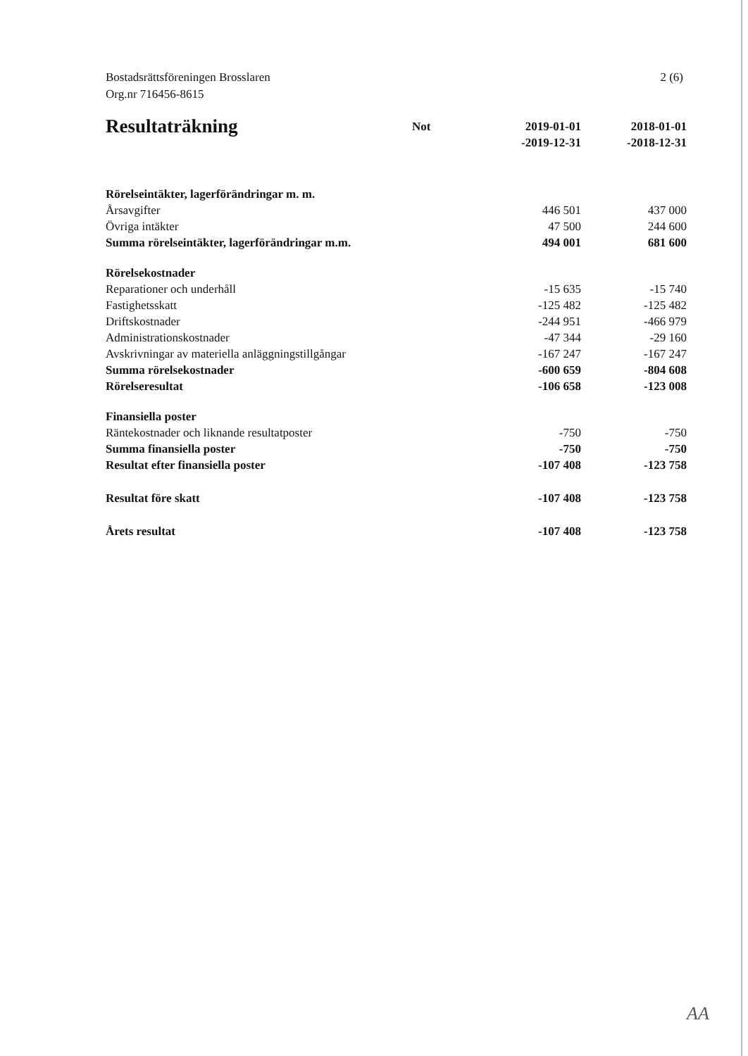Bostadsrättsföreningen Brosslaren
Org.nr 716456-8615
2 (6)
| Resultaträkning | Not | 2019-01-01 -2019-12-31 | 2018-01-01 -2018-12-31 |
| --- | --- | --- | --- |
| Rörelseintäkter, lagerförändringar m. m. | | | |
| Årsavgifter | | 446 501 | 437 000 |
| Övriga intäkter | | 47 500 | 244 600 |
| Summa rörelseintäkter, lagerförändringar m.m. | | 494 001 | 681 600 |
| Rörelsekostnader | | | |
| Reparationer och underhåll | | -15 635 | -15 740 |
| Fastighetsskatt | | -125 482 | -125 482 |
| Driftskostnader | | -244 951 | -466 979 |
| Administrationskostnader | | -47 344 | -29 160 |
| Avskrivningar av materiella anläggningstillgångar | | -167 247 | -167 247 |
| Summa rörelsekostnader | | -600 659 | -804 608 |
| Rörelseresultat | | -106 658 | -123 008 |
| Finansiella poster | | | |
| Räntekostnader och liknande resultatposter | | -750 | -750 |
| Summa finansiella poster | | -750 | -750 |
| Resultat efter finansiella poster | | -107 408 | -123 758 |
| Resultat före skatt | | -107 408 | -123 758 |
| Årets resultat | | -107 408 | -123 758 |
AA